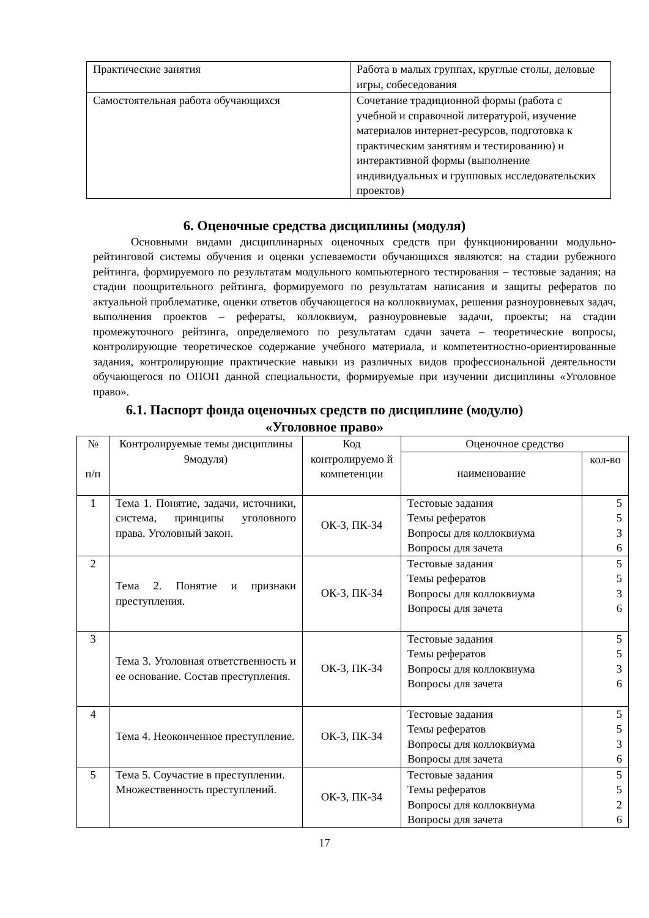| Практические занятия | Работа в малых группах, круглые столы, деловые игры, собеседования |
| Самостоятельная работа обучающихся | Сочетание традиционной формы (работа с учебной и справочной литературой, изучение материалов интернет-ресурсов, подготовка к практическим занятиям и тестированию) и интерактивной формы (выполнение индивидуальных и групповых исследовательских проектов) |
6. Оценочные средства дисциплины (модуля)
Основными видами дисциплинарных оценочных средств при функционировании модульно-рейтинговой системы обучения и оценки успеваемости обучающихся являются: на стадии рубежного рейтинга, формируемого по результатам модульного компьютерного тестирования – тестовые задания; на стадии поощрительного рейтинга, формируемого по результатам написания и защиты рефератов по актуальной проблематике, оценки ответов обучающегося на коллоквиумах, решения разноуровневых задач, выполнения проектов – рефераты, коллоквиум, разноуровневые задачи, проекты; на стадии промежуточного рейтинга, определяемого по результатам сдачи зачета – теоретические вопросы, контролирующие теоретическое содержание учебного материала, и компетентностно-ориентированные задания, контролирующие практические навыки из различных видов профессиональной деятельности обучающегося по ОПОП данной специальности, формируемые при изучении дисциплины «Уголовное право».
6.1. Паспорт фонда оценочных средств по дисциплине (модулю)
«Уголовное право»
| № п/п | Контролируемые темы дисциплины 9модуля) | Код контролируемо й компетенции | Оценочное средство | |
| --- | --- | --- | --- | --- |
| | | | наименование | кол-во |
| 1 | Тема 1. Понятие, задачи, источники, система, принципы уголовного права. Уголовный закон. | ОК-3, ПК-34 | Тестовые задания Темы рефератов Вопросы для коллоквиума Вопросы для зачета | 5 5 3 6 |
| 2 | Тема 2. Понятие и признаки преступления. | ОК-3, ПК-34 | Тестовые задания Темы рефератов Вопросы для коллоквиума Вопросы для зачета | 5 5 3 6 |
| 3 | Тема 3. Уголовная ответственность и ее основание. Состав преступления. | ОК-3, ПК-34 | Тестовые задания Темы рефератов Вопросы для коллоквиума Вопросы для зачета | 5 5 3 6 |
| 4 | Тема 4. Неоконченное преступление. | ОК-3, ПК-34 | Тестовые задания Темы рефератов Вопросы для коллоквиума Вопросы для зачета | 5 5 3 6 |
| 5 | Тема 5. Соучастие в преступлении. Множественность преступлений. | ОК-3, ПК-34 | Тестовые задания Темы рефератов Вопросы для коллоквиума Вопросы для зачета | 5 5 2 6 |
17